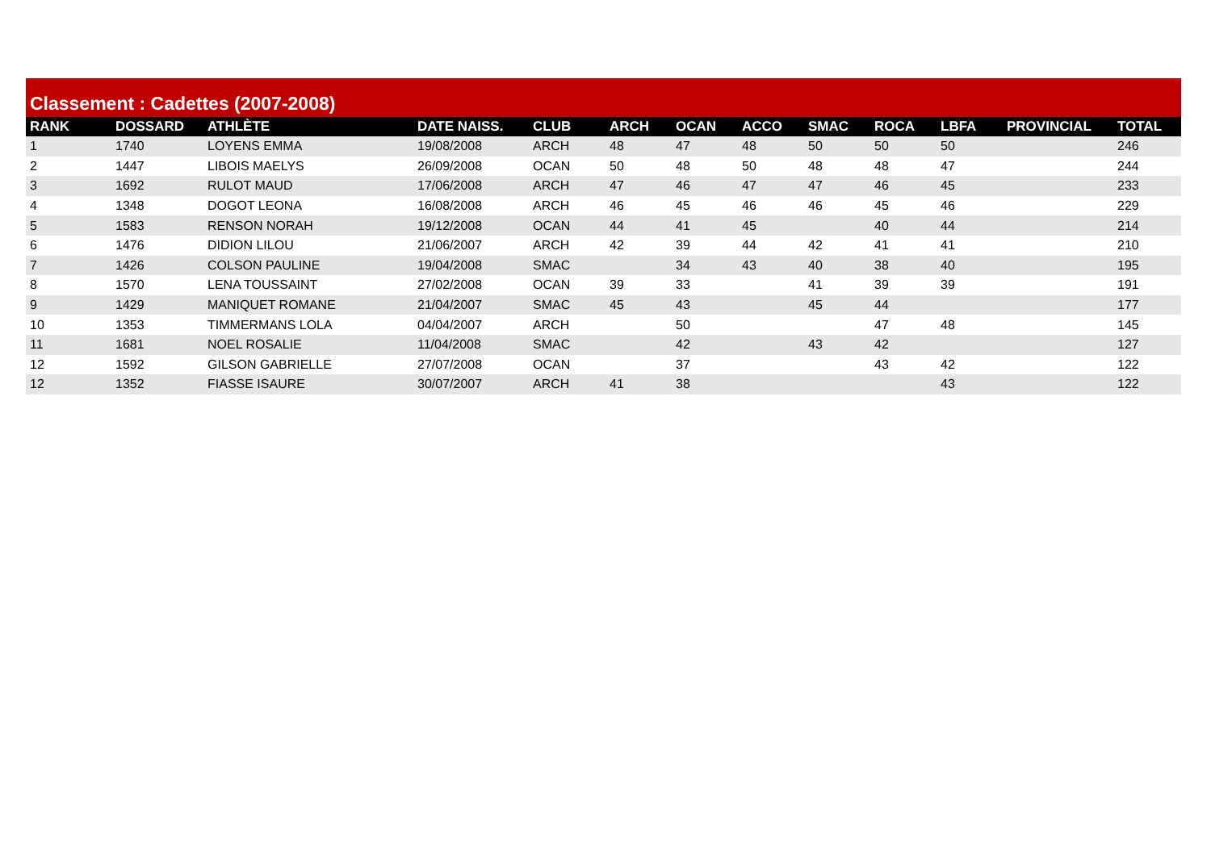Classement : Cadettes (2007-2008)
| RANK | DOSSARD | ATHLÈTE | DATE NAISS. | CLUB | ARCH | OCAN | ACCO | SMAC | ROCA | LBFA | PROVINCIAL | TOTAL |
| --- | --- | --- | --- | --- | --- | --- | --- | --- | --- | --- | --- | --- |
| 1 | 1740 | LOYENS EMMA | 19/08/2008 | ARCH | 48 | 47 | 48 | 50 | 50 | 50 | | 246 |
| 2 | 1447 | LIBOIS MAELYS | 26/09/2008 | OCAN | 50 | 48 | 50 | 48 | 48 | 47 | | 244 |
| 3 | 1692 | RULOT MAUD | 17/06/2008 | ARCH | 47 | 46 | 47 | 47 | 46 | 45 | | 233 |
| 4 | 1348 | DOGOT LEONA | 16/08/2008 | ARCH | 46 | 45 | 46 | 46 | 45 | 46 | | 229 |
| 5 | 1583 | RENSON NORAH | 19/12/2008 | OCAN | 44 | 41 | 45 | | 40 | 44 | | 214 |
| 6 | 1476 | DIDION LILOU | 21/06/2007 | ARCH | 42 | 39 | 44 | 42 | 41 | 41 | | 210 |
| 7 | 1426 | COLSON PAULINE | 19/04/2008 | SMAC | | 34 | 43 | 40 | 38 | 40 | | 195 |
| 8 | 1570 | LENA TOUSSAINT | 27/02/2008 | OCAN | 39 | 33 | | 41 | 39 | 39 | | 191 |
| 9 | 1429 | MANIQUET ROMANE | 21/04/2007 | SMAC | 45 | 43 | | 45 | 44 | | | 177 |
| 10 | 1353 | TIMMERMANS LOLA | 04/04/2007 | ARCH | | 50 | | | 47 | 48 | | 145 |
| 11 | 1681 | NOEL ROSALIE | 11/04/2008 | SMAC | | 42 | | 43 | 42 | | | 127 |
| 12 | 1592 | GILSON GABRIELLE | 27/07/2008 | OCAN | | 37 | | | 43 | 42 | | 122 |
| 12 | 1352 | FIASSE ISAURE | 30/07/2007 | ARCH | 41 | 38 | | | | 43 | | 122 |